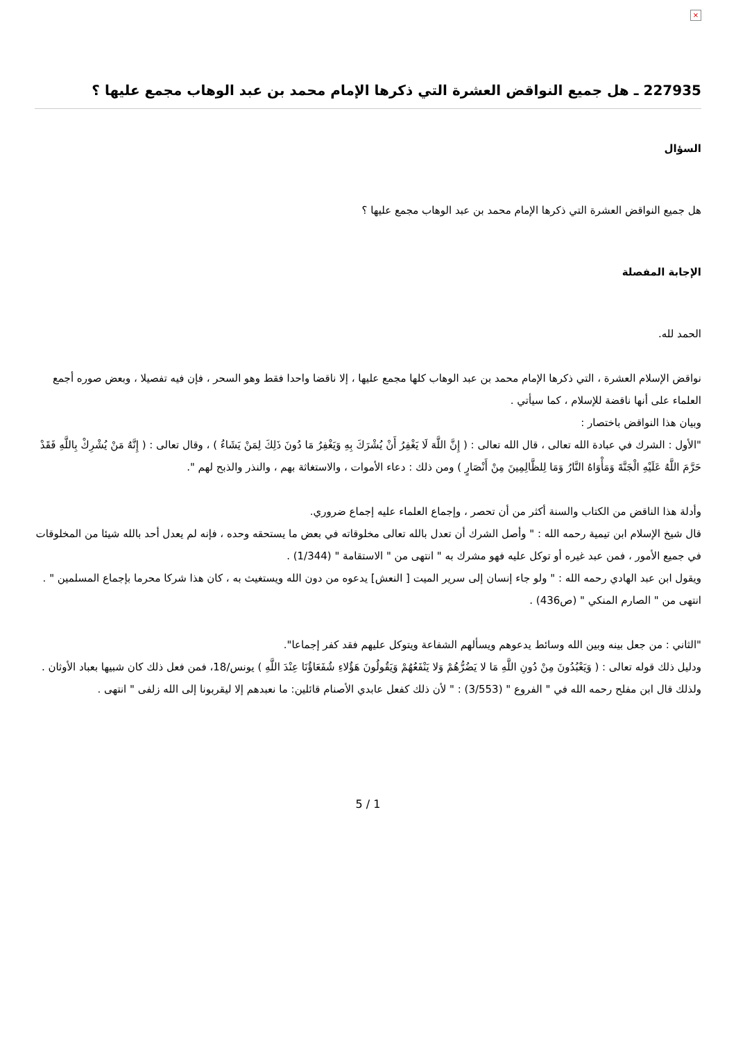×
227935 ـ هل جميع النواقض العشرة التي ذكرها الإمام محمد بن عبد الوهاب مجمع عليها ؟
السؤال
هل جميع النواقض العشرة التي ذكرها الإمام محمد بن عبد الوهاب مجمع عليها ؟
الإجابة المفصلة
الحمد لله.
نواقض الإسلام العشرة ، التي ذكرها الإمام محمد بن عبد الوهاب كلها مجمع عليها ، إلا ناقضا واحدا فقط وهو السحر ، فإن فيه تفصيلا ، وبعض صوره أجمع العلماء على أنها ناقضة للإسلام ، كما سيأتي .
وبيان هذا النواقض باختصار :
"الأول : الشرك في عبادة الله تعالى ، قال الله تعالى : ( إِنَّ اللَّهَ لَا يَغْفِرُ أَنْ يُشْرَكَ بِهِ وَيَغْفِرُ مَا دُونَ ذَلِكَ لِمَنْ يَشَاءُ ) ، وقال تعالى : ( إِنَّهُ مَنْ يُشْرِكْ بِاللَّهِ فَقَدْ حَرَّمَ اللَّهُ عَلَيْهِ الْجَنَّةَ وَمَأْوَاهُ النَّارُ وَمَا لِلظَّالِمِينَ مِنْ أَنْصَارٍ ) ومن ذلك : دعاء الأموات ، والاستغاثة بهم ، والنذر والذبح لهم ".
وأدلة هذا الناقض من الكتاب والسنة أكثر من أن تحصر ، وإجماع العلماء عليه إجماع ضروري.
قال شيخ الإسلام ابن تيمية رحمه الله : " وأصل الشرك أن تعدل بالله تعالى مخلوقاته في بعض ما يستحقه وحده ، فإنه لم يعدل أحد بالله شيئا من المخلوقات في جميع الأمور ، فمن عبد غيره أو توكل عليه فهو مشرك به " انتهى من " الاستقامة " (1/344) .
ويقول ابن عبد الهادي رحمه الله : " ولو جاء إنسان إلى سرير الميت [ النعش] يدعوه من دون الله ويستغيث به ، كان هذا شركا محرما بإجماع المسلمين " .
انتهى من " الصارم المنكي " (ص436) .
"الثاني : من جعل بينه وبين الله وسائط يدعوهم ويسألهم الشفاعة ويتوكل عليهم فقد كفر إجماعا".
ودليل ذلك قوله تعالى : ( وَيَعْبُدُونَ مِنْ دُونِ اللَّهِ مَا لا يَضُرُّهُمْ وَلا يَنْفَعُهُمْ وَيَقُولُونَ هَؤُلاءِ شُفَعَاؤُنَا عِنْدَ اللَّهِ ) يونس/18، فمن فعل ذلك كان شبيها بعباد الأوثان .
ولذلك قال ابن مفلح رحمه الله في " الفروع " (3/553) : " لأن ذلك كفعل عابدي الأصنام قائلين: ما نعبدهم إلا ليقربونا إلى الله زلفى " انتهى .
5 / 1